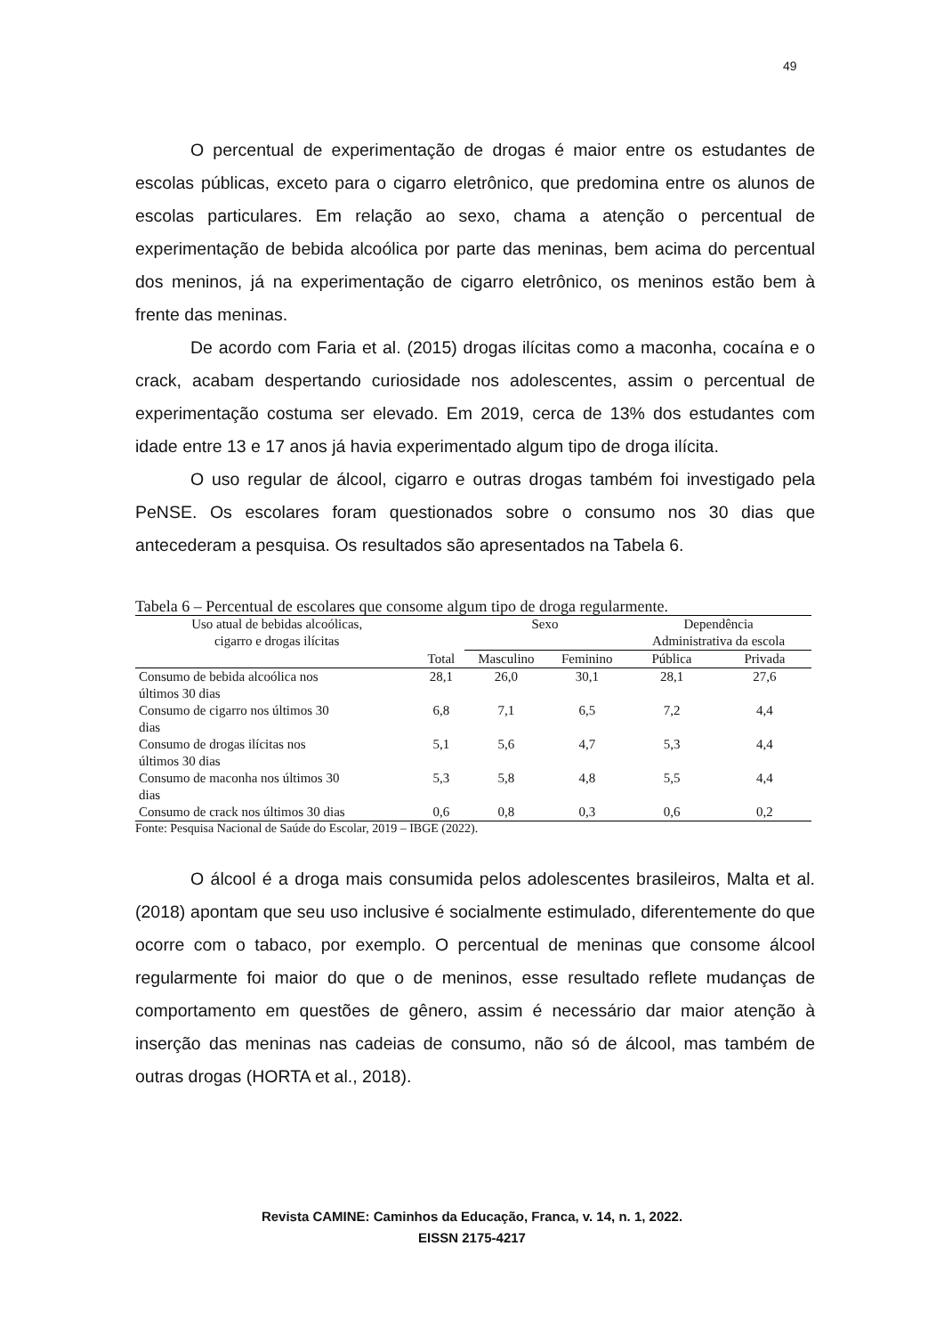49
O percentual de experimentação de drogas é maior entre os estudantes de escolas públicas, exceto para o cigarro eletrônico, que predomina entre os alunos de escolas particulares. Em relação ao sexo, chama a atenção o percentual de experimentação de bebida alcoólica por parte das meninas, bem acima do percentual dos meninos, já na experimentação de cigarro eletrônico, os meninos estão bem à frente das meninas.
De acordo com Faria et al. (2015) drogas ilícitas como a maconha, cocaína e o crack, acabam despertando curiosidade nos adolescentes, assim o percentual de experimentação costuma ser elevado. Em 2019, cerca de 13% dos estudantes com idade entre 13 e 17 anos já havia experimentado algum tipo de droga ilícita.
O uso regular de álcool, cigarro e outras drogas também foi investigado pela PeNSE. Os escolares foram questionados sobre o consumo nos 30 dias que antecederam a pesquisa. Os resultados são apresentados na Tabela 6.
Tabela 6 – Percentual de escolares que consome algum tipo de droga regularmente.
| Uso atual de bebidas alcoólicas, cigarro e drogas ilícitas | | Sexo | | Dependência Administrativa da escola | |
| --- | --- | --- | --- | --- | --- |
| | Total | Masculino | Feminino | Pública | Privada |
| Consumo de bebida alcoólica nos últimos 30 dias | 28,1 | 26,0 | 30,1 | 28,1 | 27,6 |
| Consumo de cigarro nos últimos 30 dias | 6,8 | 7,1 | 6,5 | 7,2 | 4,4 |
| Consumo de drogas ilícitas nos últimos 30 dias | 5,1 | 5,6 | 4,7 | 5,3 | 4,4 |
| Consumo de maconha nos últimos 30 dias | 5,3 | 5,8 | 4,8 | 5,5 | 4,4 |
| Consumo de crack nos últimos 30 dias | 0,6 | 0,8 | 0,3 | 0,6 | 0,2 |
Fonte: Pesquisa Nacional de Saúde do Escolar, 2019 – IBGE (2022).
O álcool é a droga mais consumida pelos adolescentes brasileiros, Malta et al. (2018) apontam que seu uso inclusive é socialmente estimulado, diferentemente do que ocorre com o tabaco, por exemplo. O percentual de meninas que consome álcool regularmente foi maior do que o de meninos, esse resultado reflete mudanças de comportamento em questões de gênero, assim é necessário dar maior atenção à inserção das meninas nas cadeias de consumo, não só de álcool, mas também de outras drogas (HORTA et al., 2018).
Revista CAMINE: Caminhos da Educação, Franca, v. 14, n. 1, 2022.
EISSN 2175-4217